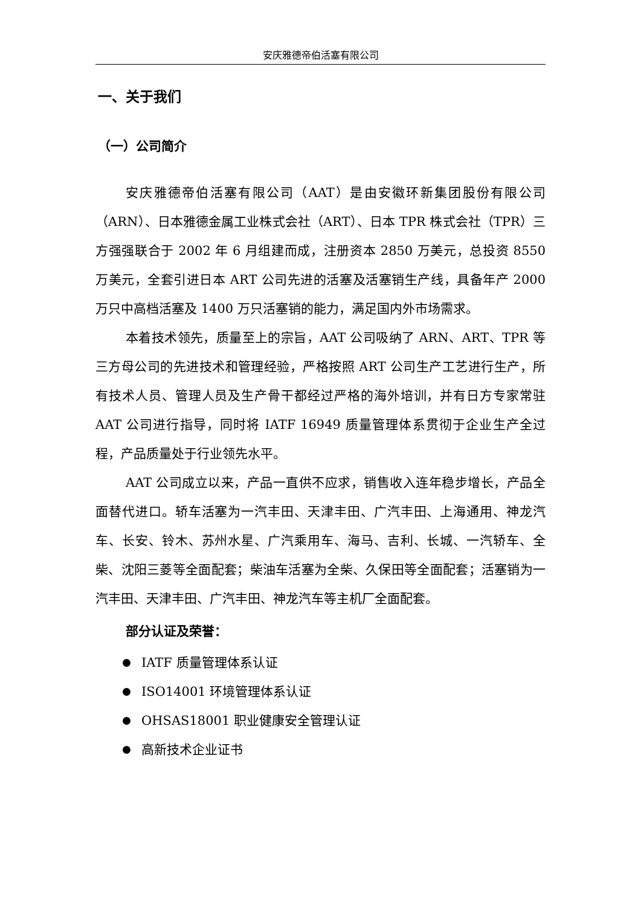安庆雅德帝伯活塞有限公司
一、关于我们
（一）公司简介
安庆雅德帝伯活塞有限公司（AAT）是由安徽环新集团股份有限公司（ARN）、日本雅德金属工业株式会社（ART）、日本 TPR 株式会社（TPR）三方强强联合于 2002 年 6 月组建而成，注册资本 2850 万美元，总投资 8550 万美元，全套引进日本 ART 公司先进的活塞及活塞销生产线，具备年产 2000 万只中高档活塞及 1400 万只活塞销的能力，满足国内外市场需求。
本着技术领先，质量至上的宗旨，AAT 公司吸纳了 ARN、ART、TPR 等三方母公司的先进技术和管理经验，严格按照 ART 公司生产工艺进行生产，所有技术人员、管理人员及生产骨干都经过严格的海外培训，并有日方专家常驻 AAT 公司进行指导，同时将 IATF 16949 质量管理体系贯彻于企业生产全过程，产品质量处于行业领先水平。
AAT 公司成立以来，产品一直供不应求，销售收入连年稳步增长，产品全面替代进口。轿车活塞为一汽丰田、天津丰田、广汽丰田、上海通用、神龙汽车、长安、铃木、苏州水星、广汽乘用车、海马、吉利、长城、一汽轿车、全柴、沈阳三菱等全面配套；柴油车活塞为全柴、久保田等全面配套；活塞销为一汽丰田、天津丰田、广汽丰田、神龙汽车等主机厂全面配套。
部分认证及荣誉：
IATF 质量管理体系认证
ISO14001 环境管理体系认证
OHSAS18001 职业健康安全管理认证
高新技术企业证书